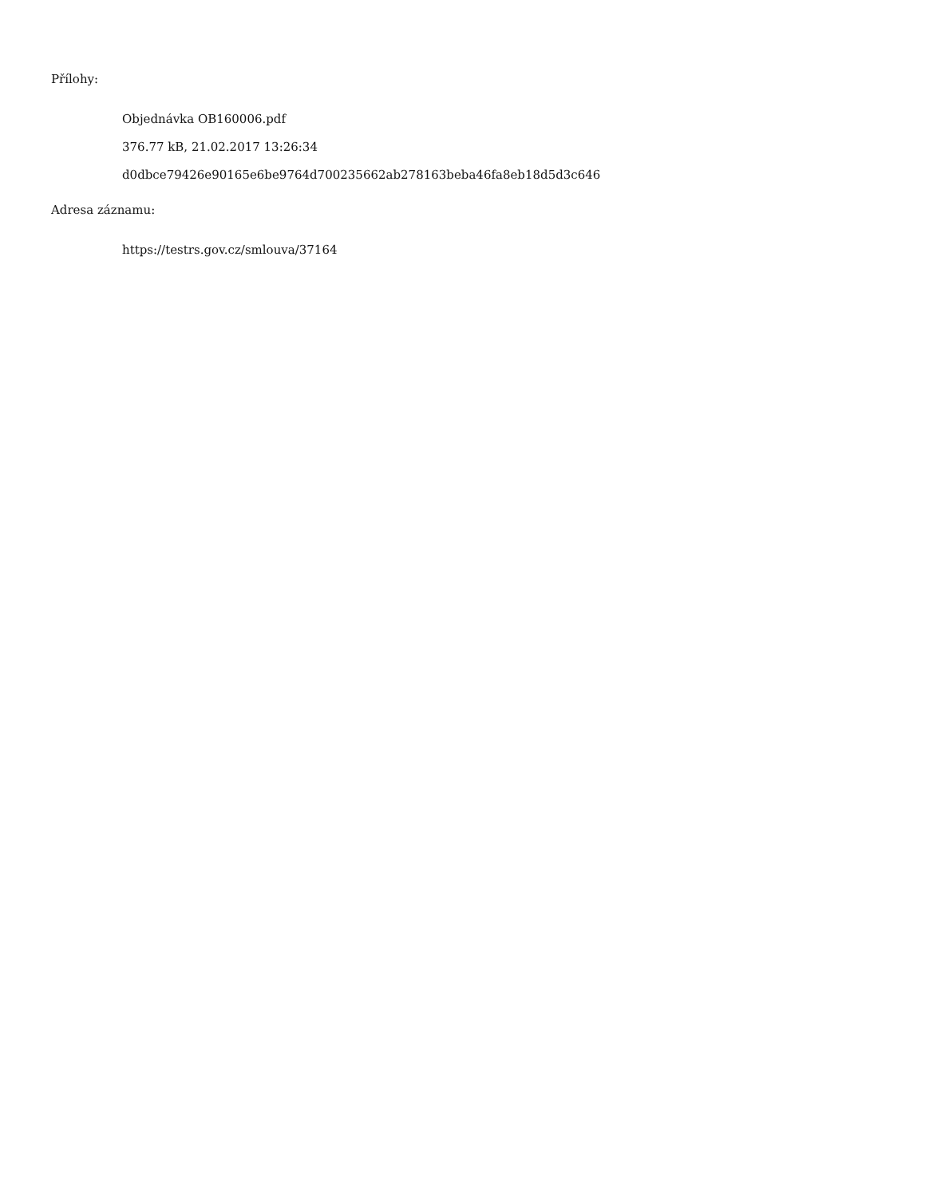Přílohy:
Objednávka OB160006.pdf
376.77 kB, 21.02.2017 13:26:34
d0dbce79426e90165e6be9764d700235662ab278163beba46fa8eb18d5d3c646
Adresa záznamu:
https://testrs.gov.cz/smlouva/37164